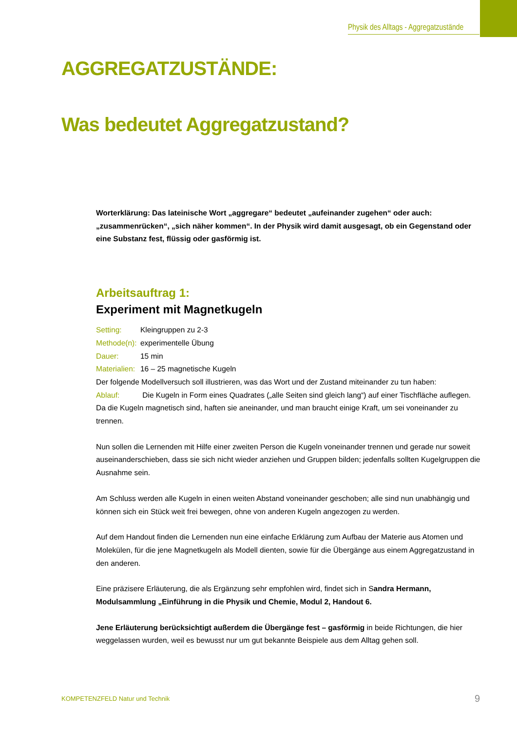Physik des Alltags - Aggregatzustände
AGGREGATZUSTÄNDE:
Was bedeutet Aggregatzustand?
Worterklärung: Das lateinische Wort „aggregare“ bedeutet „aufeinander zugehen“ oder auch: „zusammenrücken“, „sich näher kommen“. In der Physik wird damit ausgesagt, ob ein Gegenstand oder eine Substanz fest, flüssig oder gasförmig ist.
Arbeitsauftrag 1:
Experiment mit Magnetkugeln
Setting: Kleingruppen zu 2-3
Methode(n): experimentelle Übung
Dauer: 15 min
Materialien: 16 – 25 magnetische Kugeln
Der folgende Modellversuch soll illustrieren, was das Wort und der Zustand miteinander zu tun haben:
Ablauf: Die Kugeln in Form eines Quadrates („alle Seiten sind gleich lang“) auf einer Tischfläche auflegen. Da die Kugeln magnetisch sind, haften sie aneinander, und man braucht einige Kraft, um sei voneinander zu trennen.
Nun sollen die Lernenden mit Hilfe einer zweiten Person die Kugeln voneinander trennen und gerade nur soweit auseinanderschieben, dass sie sich nicht wieder anziehen und Gruppen bilden; jedenfalls sollten Kugelgruppen die Ausnahme sein.
Am Schluss werden alle Kugeln in einen weiten Abstand voneinander geschoben; alle sind nun unabhängig und können sich ein Stück weit frei bewegen, ohne von anderen Kugeln angezogen zu werden.
Auf dem Handout finden die Lernenden nun eine einfache Erklärung zum Aufbau der Materie aus Atomen und Molekülen, für die jene Magnetkugeln als Modell dienten, sowie für die Übergänge aus einem Aggregatzustand in den anderen.
Eine präzisere Erläuterung, die als Ergänzung sehr empfohlen wird, findet sich in Sandra Hermann, Modulsammlung „Einführung in die Physik und Chemie, Modul 2, Handout 6.
Jene Erläuterung berücksichtigt außerdem die Übergänge fest – gasförmig in beide Richtungen, die hier weggelassen wurden, weil es bewusst nur um gut bekannte Beispiele aus dem Alltag gehen soll.
KOMPETENZFELD Natur und Technik
9